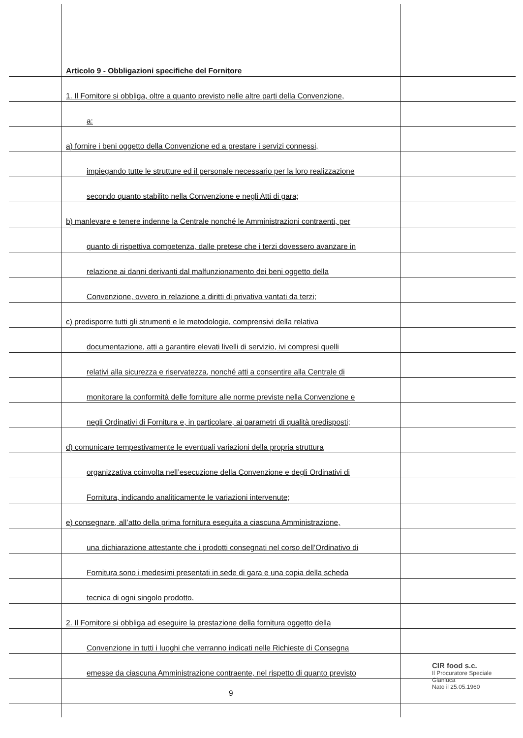Articolo 9 - Obbligazioni specifiche del Fornitore
1. Il Fornitore si obbliga, oltre a quanto previsto nelle altre parti della Convenzione,
a:
a) fornire i beni oggetto della Convenzione ed a prestare i servizi connessi,
impiegando tutte le strutture ed il personale necessario per la loro realizzazione
secondo quanto stabilito nella Convenzione e negli Atti di gara;
b) manlevare e tenere indenne la Centrale nonché le Amministrazioni contraenti, per
quanto di rispettiva competenza, dalle pretese che i terzi dovessero avanzare in
relazione ai danni derivanti dal malfunzionamento dei beni oggetto della
Convenzione, ovvero in relazione a diritti di privativa vantati da terzi;
c) predisporre tutti gli strumenti e le metodologie, comprensivi della relativa
documentazione, atti a garantire elevati livelli di servizio, ivi compresi quelli
relativi alla sicurezza e riservatezza, nonché atti a consentire alla Centrale di
monitorare la conformità delle forniture alle norme previste nella Convenzione e
negli Ordinativi di Fornitura e, in particolare, ai parametri di qualità predisposti;
d) comunicare tempestivamente le eventuali variazioni della propria struttura
organizzativa coinvolta nell’esecuzione della Convenzione e degli Ordinativi di
Fornitura, indicando analiticamente le variazioni intervenute;
e) consegnare, all’atto della prima fornitura eseguita a ciascuna Amministrazione,
una dichiarazione attestante che i prodotti consegnati nel corso dell’Ordinativo di
Fornitura sono i medesimi presentati in sede di gara e una copia della scheda
tecnica di ogni singolo prodotto.
2. Il Fornitore si obbliga ad eseguire la prestazione della fornitura oggetto della
Convenzione in tutti i luoghi che verranno indicati nelle Richieste di Consegna
emesse da ciascuna Amministrazione contraente, nel rispetto di quanto previsto
9
CIR food s.c.
Il Procuratore Speciale
Gianluca
Nato il 25.05.1960